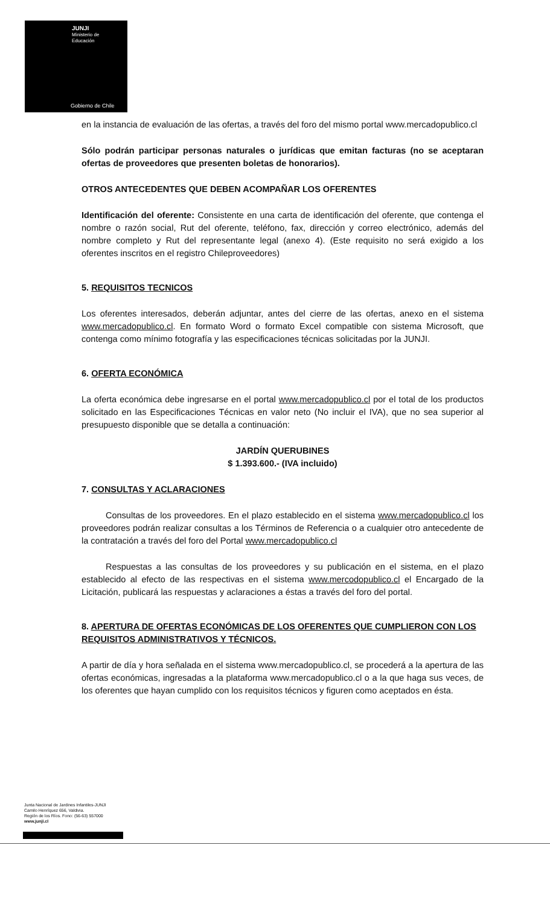JUNJI
Ministerio de
Educación
Gobierno de Chile
en la instancia de evaluación de las ofertas, a través del foro del mismo portal www.mercadopublico.cl
Sólo podrán participar personas naturales o jurídicas que emitan facturas (no se aceptaran ofertas de proveedores que presenten boletas de honorarios).
OTROS ANTECEDENTES QUE DEBEN ACOMPAÑAR LOS OFERENTES
Identificación del oferente: Consistente en una carta de identificación del oferente, que contenga el nombre o razón social, Rut del oferente, teléfono, fax, dirección y correo electrónico, además del nombre completo y Rut del representante legal (anexo 4). (Este requisito no será exigido a los oferentes inscritos en el registro Chileproveedores)
5. REQUISITOS TECNICOS
Los oferentes interesados, deberán adjuntar, antes del cierre de las ofertas, anexo en el sistema www.mercadopublico.cl. En formato Word o formato Excel compatible con sistema Microsoft, que contenga como mínimo fotografía y las especificaciones técnicas solicitadas por la JUNJI.
6. OFERTA ECONÓMICA
La oferta económica debe ingresarse en el portal www.mercadopublico.cl por el total de los productos solicitado en las Especificaciones Técnicas en valor neto (No incluir el IVA), que no sea superior al presupuesto disponible que se detalla a continuación:
JARDÍN QUERUBINES
$ 1.393.600.- (IVA incluido)
7. CONSULTAS Y ACLARACIONES
Consultas de los proveedores. En el plazo establecido en el sistema www.mercadopublico.cl los proveedores podrán realizar consultas a los Términos de Referencia o a cualquier otro antecedente de la contratación a través del foro del Portal www.mercadopublico.cl
Respuestas a las consultas de los proveedores y su publicación en el sistema, en el plazo establecido al efecto de las respectivas en el sistema www.mercodopublico.cl el Encargado de la Licitación, publicará las respuestas y aclaraciones a éstas a través del foro del portal.
8. APERTURA DE OFERTAS ECONÓMICAS DE LOS OFERENTES QUE CUMPLIERON CON LOS REQUISITOS ADMINISTRATIVOS Y TÉCNICOS.
A partir de día y hora señalada en el sistema www.mercadopublico.cl, se procederá a la apertura de las ofertas económicas, ingresadas a la plataforma www.mercadopublico.cl o a la que haga sus veces, de los oferentes que hayan cumplido con los requisitos técnicos y figuren como aceptados en ésta.
Junta Nacional de Jardines Infantiles-JUNJI
Camilo Henríquez 656, Valdivia.
Región de los Ríos. Fono: (56-63) 557000
www.junji.cl